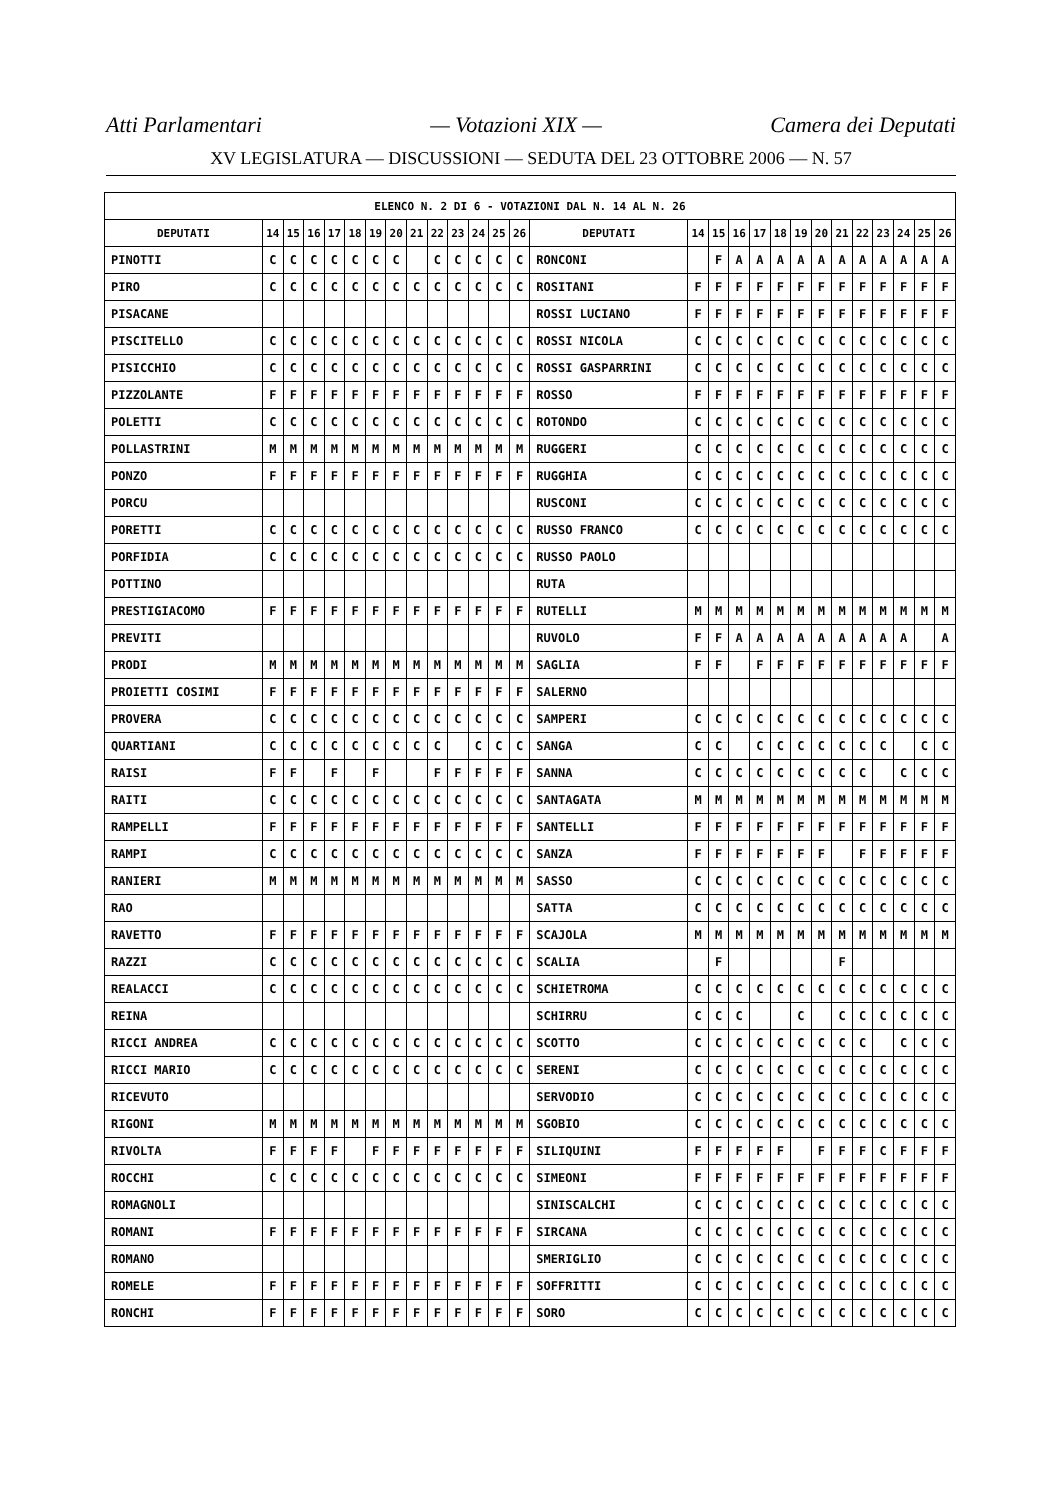Atti Parlamentari — Votazioni XIX — Camera dei Deputati
XV LEGISLATURA — DISCUSSIONI — SEDUTA DEL 23 OTTOBRE 2006 — N. 57
| ELENCO N. 2 DI 6 - VOTAZIONI DAL N. 14 AL N. 26 | | | | | | | | | | | | | | | | | | | | | | | | | | | |
| --- | --- | --- | --- | --- | --- | --- | --- | --- | --- | --- | --- | --- | --- | --- | --- | --- | --- | --- | --- | --- | --- | --- | --- | --- | --- | --- | --- |
| DEPUTATI | 14 | 15 | 16 | 17 | 18 | 19 | 20 | 21 | 22 | 23 | 24 | 25 | 26 | DEPUTATI | 14 | 15 | 16 | 17 | 18 | 19 | 20 | 21 | 22 | 23 | 24 | 25 | 26 |
| PINOTTI | C | C | C | C | C | C | C | | C | C | C | C | C | RONCONI | | F | A | A | A | A | A | A | A | A | A | A | A |
| PIRO | C | C | C | C | C | C | C | C | C | C | C | C | C | ROSITANI | F | F | F | F | F | F | F | F | F | F | F | F | F |
| PISACANE | | | | | | | | | | | | | | ROSSI LUCIANO | F | F | F | F | F | F | F | F | F | F | F | F | F |
| PISCITELLO | C | C | C | C | C | C | C | C | C | C | C | C | C | ROSSI NICOLA | C | C | C | C | C | C | C | C | C | C | C | C | C |
| PISICCHIO | C | C | C | C | C | C | C | C | C | C | C | C | C | ROSSI GASPARRINI | C | C | C | C | C | C | C | C | C | C | C | C | C |
| PIZZOLANTE | F | F | F | F | F | F | F | F | F | F | F | F | F | ROSSO | F | F | F | F | F | F | F | F | F | F | F | F | F |
| POLETTI | C | C | C | C | C | C | C | C | C | C | C | C | C | ROTONDO | C | C | C | C | C | C | C | C | C | C | C | C | C |
| POLLASTRINI | M | M | M | M | M | M | M | M | M | M | M | M | M | RUGGERI | C | C | C | C | C | C | C | C | C | C | C | C | C |
| PONZO | F | F | F | F | F | F | F | F | F | F | F | F | F | RUGGHIA | C | C | C | C | C | C | C | C | C | C | C | C | C |
| PORCU | | | | | | | | | | | | | | RUSCONI | C | C | C | C | C | C | C | C | C | C | C | C | C |
| PORETTI | C | C | C | C | C | C | C | C | C | C | C | C | C | RUSSO FRANCO | C | C | C | C | C | C | C | C | C | C | C | C | C |
| PORFIDIA | C | C | C | C | C | C | C | C | C | C | C | C | C | RUSSO PAOLO | | | | | | | | | | | | | |
| POTTINO | | | | | | | | | | | | | | RUTA | | | | | | | | | | | | | |
| PRESTIGIACOMO | F | F | F | F | F | F | F | F | F | F | F | F | F | RUTELLI | M | M | M | M | M | M | M | M | M | M | M | M | M |
| PREVITI | | | | | | | | | | | | | | RUVOLO | F | F | A | A | A | A | A | A | A | A | A | | A |
| PRODI | M | M | M | M | M | M | M | M | M | M | M | M | M | SAGLIA | F | F | | F | F | F | F | F | F | F | F | F | F |
| PROIETTI COSIMI | F | F | F | F | F | F | F | F | F | F | F | F | F | SALERNO | | | | | | | | | | | | | |
| PROVERA | C | C | C | C | C | C | C | C | C | C | C | C | C | SAMPERI | C | C | C | C | C | C | C | C | C | C | C | C | C |
| QUARTIANI | C | C | C | C | C | C | C | C | C | | C | C | C | SANGA | C | C | | C | C | C | C | C | C | C | | C | C |
| RAISI | F | F | | F | | F | | | F | F | F | F | F | SANNA | C | C | C | C | C | C | C | C | C | | C | C | C |
| RAITI | C | C | C | C | C | C | C | C | C | C | C | C | C | SANTAGATA | M | M | M | M | M | M | M | M | M | M | M | M | M |
| RAMPELLI | F | F | F | F | F | F | F | F | F | F | F | F | F | SANTELLI | F | F | F | F | F | F | F | F | F | F | F | F | F |
| RAMPI | C | C | C | C | C | C | C | C | C | C | C | C | C | SANZA | F | F | F | F | F | F | F | | F | F | F | F | F |
| RANIERI | M | M | M | M | M | M | M | M | M | M | M | M | M | SASSO | C | C | C | C | C | C | C | C | C | C | C | C | C |
| RAO | | | | | | | | | | | | | | SATTA | C | C | C | C | C | C | C | C | C | C | C | C | C |
| RAVETTO | F | F | F | F | F | F | F | F | F | F | F | F | F | SCAJOLA | M | M | M | M | M | M | M | M | M | M | M | M | M |
| RAZZI | C | C | C | C | C | C | C | C | C | C | C | C | C | SCALIA | | F | | | | | | F | | | | | |
| REALACCI | C | C | C | C | C | C | C | C | C | C | C | C | C | SCHIETROMA | C | C | C | C | C | C | C | C | C | C | C | C | C |
| REINA | | | | | | | | | | | | | | SCHIRRU | C | C | C | | | C | | C | C | C | C | C | C |
| RICCI ANDREA | C | C | C | C | C | C | C | C | C | C | C | C | C | SCOTTO | C | C | C | C | C | C | C | C | C | | C | C | C |
| RICCI MARIO | C | C | C | C | C | C | C | C | C | C | C | C | C | SERENI | C | C | C | C | C | C | C | C | C | C | C | C | C |
| RICEVUTO | | | | | | | | | | | | | | SERVODIO | C | C | C | C | C | C | C | C | C | C | C | C | C |
| RIGONI | M | M | M | M | M | M | M | M | M | M | M | M | M | SGOBIO | C | C | C | C | C | C | C | C | C | C | C | C | C |
| RIVOLTA | F | F | F | F | | F | F | F | F | F | F | F | F | SILIQUINI | F | F | F | F | F | | F | F | F | C | F | F | F |
| ROCCHI | C | C | C | C | C | C | C | C | C | C | C | C | C | SIMEONI | F | F | F | F | F | F | F | F | F | F | F | F | F |
| ROMAGNOLI | | | | | | | | | | | | | | SINISCALCHI | C | C | C | C | C | C | C | C | C | C | C | C | C |
| ROMANI | F | F | F | F | F | F | F | F | F | F | F | F | F | SIRCANA | C | C | C | C | C | C | C | C | C | C | C | C | C |
| ROMANO | | | | | | | | | | | | | | SMERIGLIO | C | C | C | C | C | C | C | C | C | C | C | C | C |
| ROMELE | F | F | F | F | F | F | F | F | F | F | F | F | F | SOFFRITTI | C | C | C | C | C | C | C | C | C | C | C | C | C |
| RONCHI | F | F | F | F | F | F | F | F | F | F | F | F | F | SORO | C | C | C | C | C | C | C | C | C | C | C | C | C |